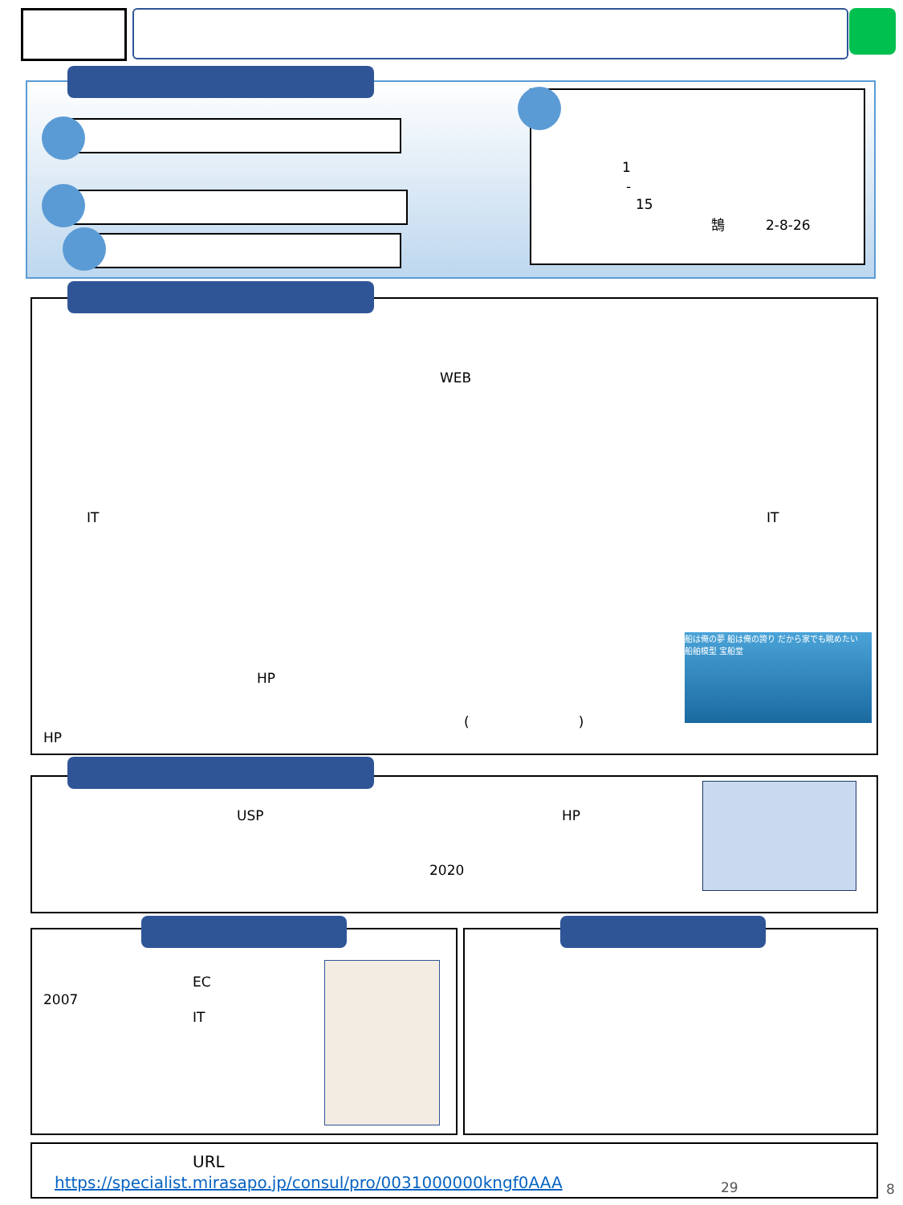1
-
15
鵠　　　2-8-26
WEB
IT IT
船は俺の夢 船は俺の誇り だから家でも眺めたい
船舶模型 宝船堂
HP
(　　　　　　　　)
HP
USP HP
2020
EC
2007
IT
URL
https://specialist.mirasapo.jp/consul/pro/0031000000kngf0AAA
29 8